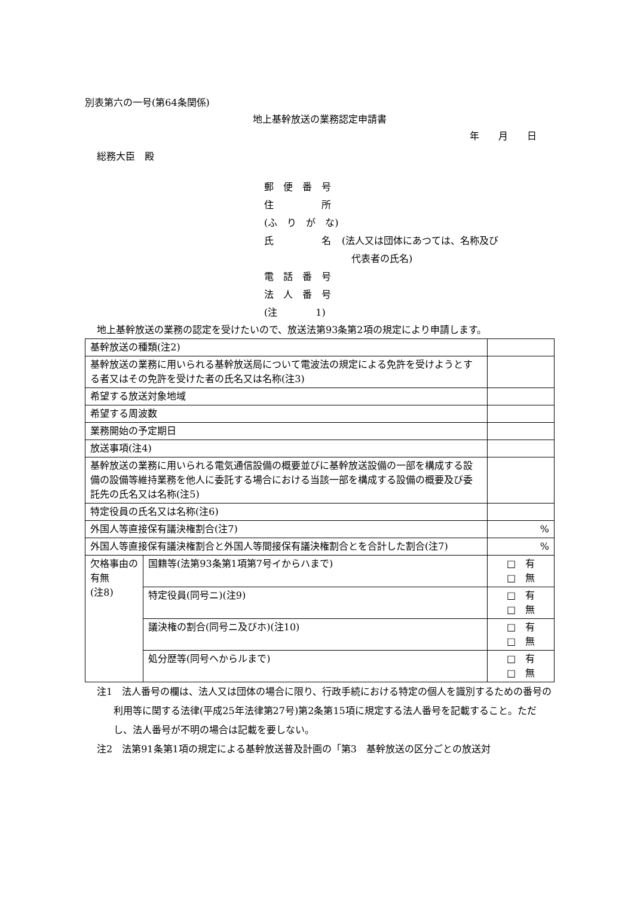別表第六の一号(第64条関係)
地上基幹放送の業務認定申請書
年　　月　　日
総務大臣　殿
郵　便　番　号
住　　　　　所
(ふ　り　が　な)
氏　　　　　名 (法人又は団体にあつては、名称及び
　代表者の氏名)
電　話　番　号
法　人　番　号
(注　　　　1)
地上基幹放送の業務の認定を受けたいので、放送法第93条第2項の規定により申請します。
| 基幹放送の種類(注2) | | |
| 基幹放送の業務に用いられる基幹放送局について電波法の規定による免許を受けようとする者又はその免許を受けた者の氏名又は名称(注3) | | |
| 希望する放送対象地域 | | |
| 希望する周波数 | | |
| 業務開始の予定期日 | | |
| 放送事項(注4) | | |
| 基幹放送の業務に用いられる電気通信設備の概要並びに基幹放送設備の一部を構成する設備の設備等維持業務を他人に委託する場合における当該一部を構成する設備の概要及び委託先の氏名又は名称(注5) | | |
| 特定役員の氏名又は名称(注6) | | |
| 外国人等直接保有議決権割合(注7) | | % |
| 外国人等直接保有議決権割合と外国人等間接保有議決権割合とを合計した割合(注7) | | % |
| 欠格事由の有無 (注8) | 国籍等(法第93条第1項第7号イからハまで) | □ 有 □ 無 |
| | 特定役員(同号ニ)(注9) | □ 有 □ 無 |
| | 議決権の割合(同号ニ及びホ)(注10) | □ 有 □ 無 |
| | 処分歴等(同号ヘからルまで) | □ 有 □ 無 |
注1　法人番号の欄は、法人又は団体の場合に限り、行政手続における特定の個人を識別するための番号の利用等に関する法律(平成25年法律第27号)第2条第15項に規定する法人番号を記載すること。ただし、法人番号が不明の場合は記載を要しない。
注2　法第91条第1項の規定による基幹放送普及計画の「第3　基幹放送の区分ごとの放送対